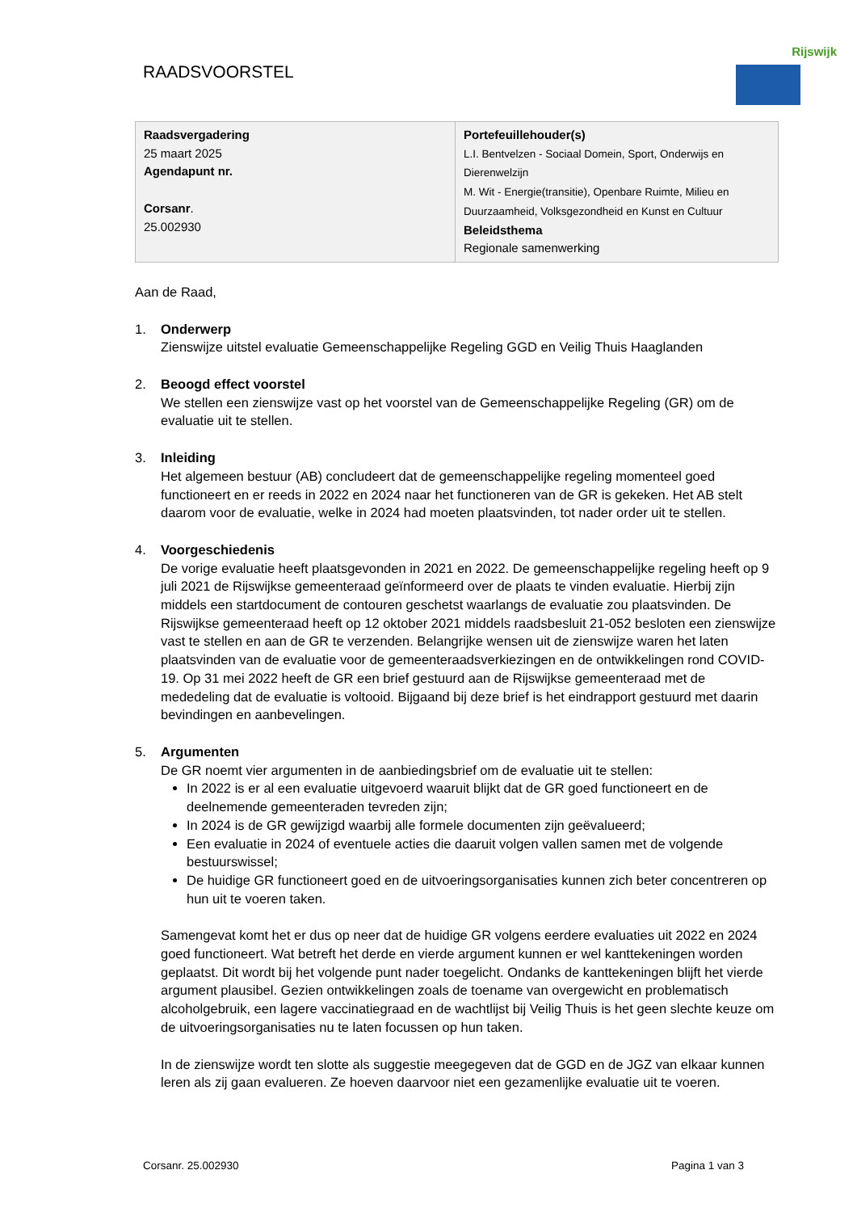RAADSVOORSTEL
Rijswijk
| Raadsvergadering 25 maart 2025 Agendapunt nr. Corsanr . 25.002930 | Portefeuillehouder(s) L.I. Bentvelzen - Sociaal Domein, Sport, Onderwijs en Dierenwelzijn M. Wit - Energie(transitie), Openbare Ruimte, Milieu en Duurzaamheid, Volksgezondheid en Kunst en Cultuur Beleidsthema Regionale samenwerking |
Aan de Raad,
1. Onderwerp
Zienswijze uitstel evaluatie Gemeenschappelijke Regeling GGD en Veilig Thuis Haaglanden
2. Beoogd effect voorstel
We stellen een zienswijze vast op het voorstel van de Gemeenschappelijke Regeling (GR) om de evaluatie uit te stellen.
3. Inleiding
Het algemeen bestuur (AB) concludeert dat de gemeenschappelijke regeling momenteel goed functioneert en er reeds in 2022 en 2024 naar het functioneren van de GR is gekeken. Het AB stelt daarom voor de evaluatie, welke in 2024 had moeten plaatsvinden, tot nader order uit te stellen.
4. Voorgeschiedenis
De vorige evaluatie heeft plaatsgevonden in 2021 en 2022. De gemeenschappelijke regeling heeft op 9 juli 2021 de Rijswijkse gemeenteraad geïnformeerd over de plaats te vinden evaluatie. Hierbij zijn middels een startdocument de contouren geschetst waarlangs de evaluatie zou plaatsvinden. De Rijswijkse gemeenteraad heeft op 12 oktober 2021 middels raadsbesluit 21-052 besloten een zienswijze vast te stellen en aan de GR te verzenden. Belangrijke wensen uit de zienswijze waren het laten plaatsvinden van de evaluatie voor de gemeenteraadsverkiezingen en de ontwikkelingen rond COVID-19. Op 31 mei 2022 heeft de GR een brief gestuurd aan de Rijswijkse gemeenteraad met de mededeling dat de evaluatie is voltooid. Bijgaand bij deze brief is het eindrapport gestuurd met daarin bevindingen en aanbevelingen.
5. Argumenten
De GR noemt vier argumenten in de aanbiedingsbrief om de evaluatie uit te stellen:
In 2022 is er al een evaluatie uitgevoerd waaruit blijkt dat de GR goed functioneert en de deelnemende gemeenteraden tevreden zijn;
In 2024 is de GR gewijzigd waarbij alle formele documenten zijn geëvalueerd;
Een evaluatie in 2024 of eventuele acties die daaruit volgen vallen samen met de volgende bestuurswissel;
De huidige GR functioneert goed en de uitvoeringsorganisaties kunnen zich beter concentreren op hun uit te voeren taken.
Samengevat komt het er dus op neer dat de huidige GR volgens eerdere evaluaties uit 2022 en 2024 goed functioneert. Wat betreft het derde en vierde argument kunnen er wel kanttekeningen worden geplaatst. Dit wordt bij het volgende punt nader toegelicht. Ondanks de kanttekeningen blijft het vierde argument plausibel. Gezien ontwikkelingen zoals de toename van overgewicht en problematisch alcoholgebruik, een lagere vaccinatiegraad en de wachtlijst bij Veilig Thuis is het geen slechte keuze om de uitvoeringsorganisaties nu te laten focussen op hun taken.
In de zienswijze wordt ten slotte als suggestie meegegeven dat de GGD en de JGZ van elkaar kunnen leren als zij gaan evalueren. Ze hoeven daarvoor niet een gezamenlijke evaluatie uit te voeren.
Corsanr. 25.002930 Pagina 1 van 3